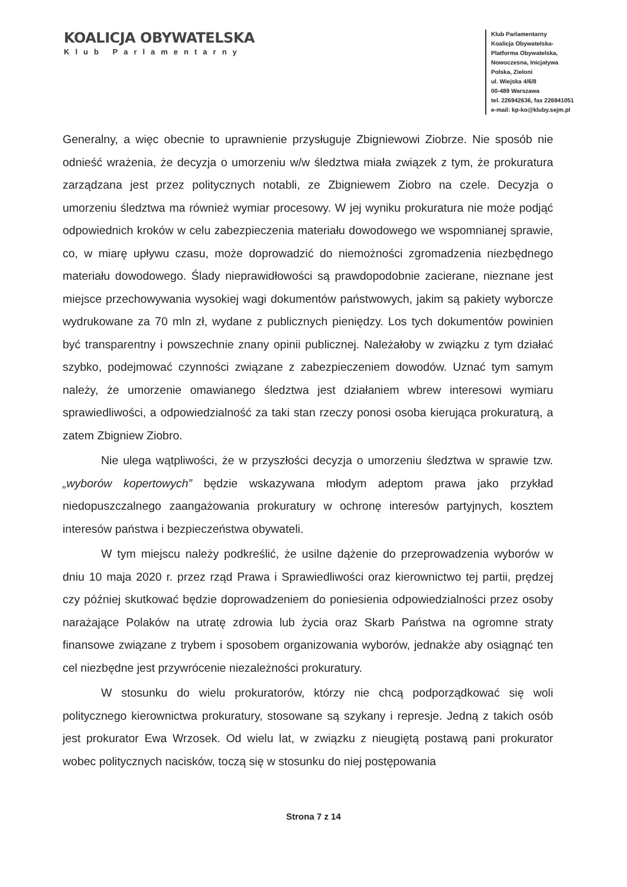KOALICJA OBYWATELSKA
Klub Parlamentarny
Klub Parlamentarny
Koalicja Obywatelska-
Platforma Obywatelska,
Nowoczesna, Inicjatywa
Polska, Zieloni
ul. Wiejska 4/6/8
00-489 Warszawa
tel. 226942636, fax 226941051
e-mail: kp-ko@kluby.sejm.pl
Generalny, a więc obecnie to uprawnienie przysługuje Zbigniewowi Ziobrze. Nie sposób nie odnieść wrażenia, że decyzja o umorzeniu w/w śledztwa miała związek z tym, że prokuratura zarządzana jest przez politycznych notabli, ze Zbigniewem Ziobro na czele. Decyzja o umorzeniu śledztwa ma również wymiar procesowy. W jej wyniku prokuratura nie może podjąć odpowiednich kroków w celu zabezpieczenia materiału dowodowego we wspomnianej sprawie, co, w miarę upływu czasu, może doprowadzić do niemożności zgromadzenia niezbędnego materiału dowodowego. Ślady nieprawidłowości są prawdopodobnie zacierane, nieznane jest miejsce przechowywania wysokiej wagi dokumentów państwowych, jakim są pakiety wyborcze wydrukowane za 70 mln zł, wydane z publicznych pieniędzy. Los tych dokumentów powinien być transparentny i powszechnie znany opinii publicznej. Należałoby w związku z tym działać szybko, podejmować czynności związane z zabezpieczeniem dowodów. Uznać tym samym należy, że umorzenie omawianego śledztwa jest działaniem wbrew interesowi wymiaru sprawiedliwości, a odpowiedzialność za taki stan rzeczy ponosi osoba kierująca prokuraturą, a zatem Zbigniew Ziobro.
Nie ulega wątpliwości, że w przyszłości decyzja o umorzeniu śledztwa w sprawie tzw. „wyborów kopertowych” będzie wskazywana młodym adeptom prawa jako przykład niedopuszczalnego zaangażowania prokuratury w ochronę interesów partyjnych, kosztem interesów państwa i bezpieczeństwa obywateli.
W tym miejscu należy podkreślić, że usilne dążenie do przeprowadzenia wyborów w dniu 10 maja 2020 r. przez rząd Prawa i Sprawiedliwości oraz kierownictwo tej partii, prędzej czy później skutkować będzie doprowadzeniem do poniesienia odpowiedzialności przez osoby narażające Polaków na utratę zdrowia lub życia oraz Skarb Państwa na ogromne straty finansowe związane z trybem i sposobem organizowania wyborów, jednakże aby osiągnąć ten cel niezbędne jest przywrócenie niezależności prokuratury.
W stosunku do wielu prokuratorów, którzy nie chcą podporządkować się woli politycznego kierownictwa prokuratury, stosowane są szykany i represje. Jedną z takich osób jest prokurator Ewa Wrzosek. Od wielu lat, w związku z nieugiętą postawą pani prokurator wobec politycznych nacisków, toczą się w stosunku do niej postępowania
Strona 7 z 14